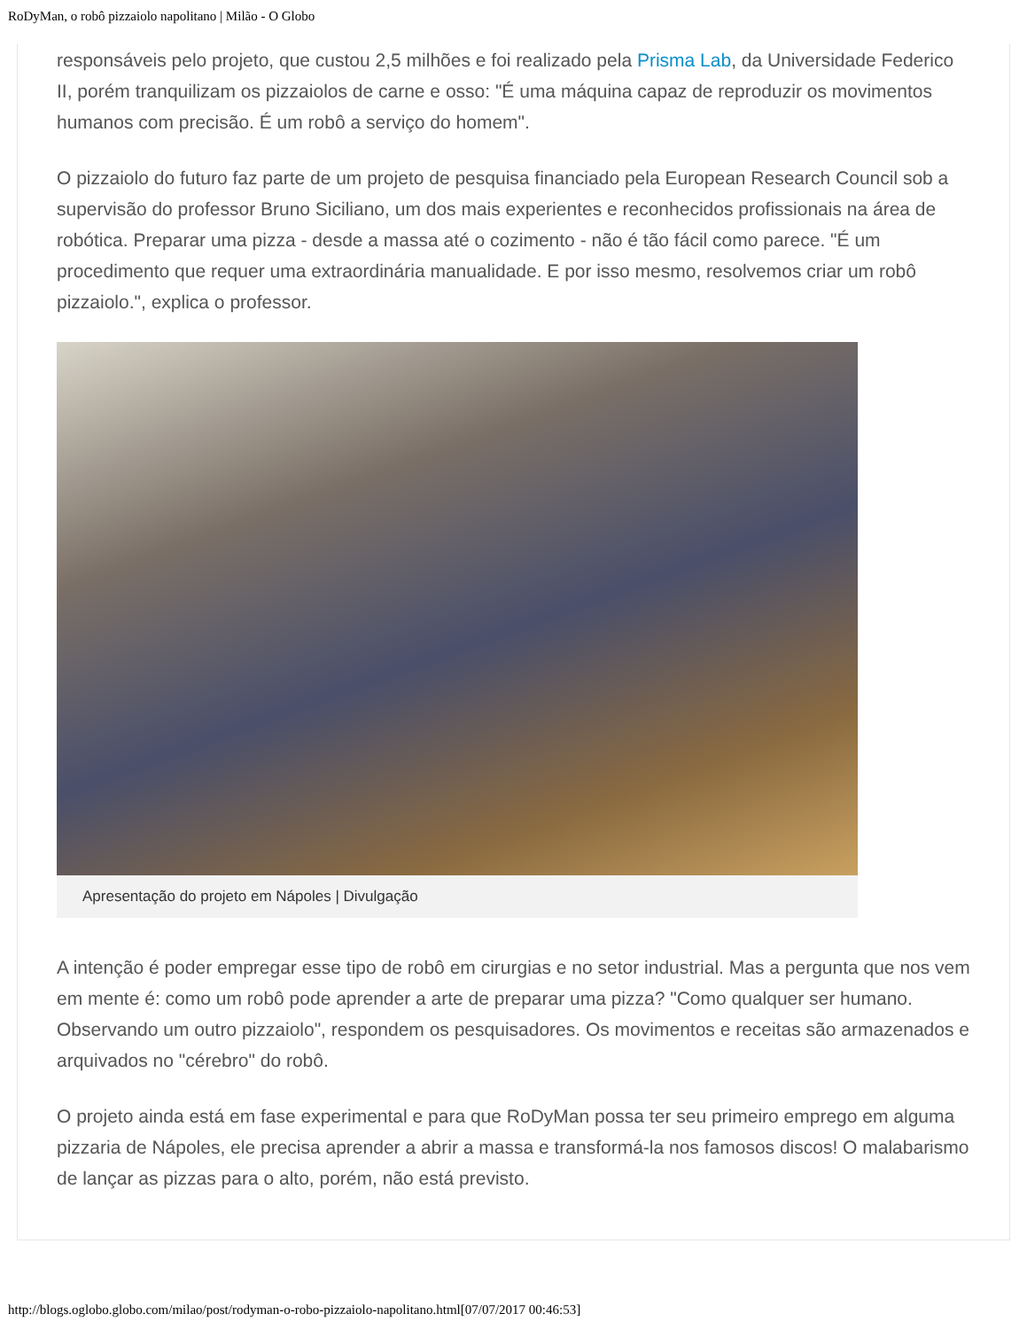RoDyMan, o robô pizzaiolo napolitano | Milão - O Globo
responsáveis pelo projeto, que custou 2,5 milhões e foi realizado pela Prisma Lab, da Universidade Federico II, porém tranquilizam os pizzaiolos de carne e osso: "É uma máquina capaz de reproduzir os movimentos humanos com precisão. É um robô a serviço do homem".
O pizzaiolo do futuro faz parte de um projeto de pesquisa financiado pela European Research Council sob a supervisão do professor Bruno Siciliano, um dos mais experientes e reconhecidos profissionais na área de robótica. Preparar uma pizza - desde a massa até o cozimento - não é tão fácil como parece. "É um procedimento que requer uma extraordinária manualidade. E por isso mesmo, resolvemos criar um robô pizzaiolo.", explica o professor.
Apresentação do projeto em Nápoles | Divulgação
A intenção é poder empregar esse tipo de robô em cirurgias e no setor industrial. Mas a pergunta que nos vem em mente é: como um robô pode aprender a arte de preparar uma pizza? "Como qualquer ser humano. Observando um outro pizzaiolo", respondem os pesquisadores. Os movimentos e receitas são armazenados e arquivados no "cérebro" do robô.
O projeto ainda está em fase experimental e para que RoDyMan possa ter seu primeiro emprego em alguma pizzaria de Nápoles, ele precisa aprender a abrir a massa e transformá-la nos famosos discos! O malabarismo de lançar as pizzas para o alto, porém, não está previsto.
http://blogs.oglobo.globo.com/milao/post/rodyman-o-robo-pizzaiolo-napolitano.html[07/07/2017 00:46:53]